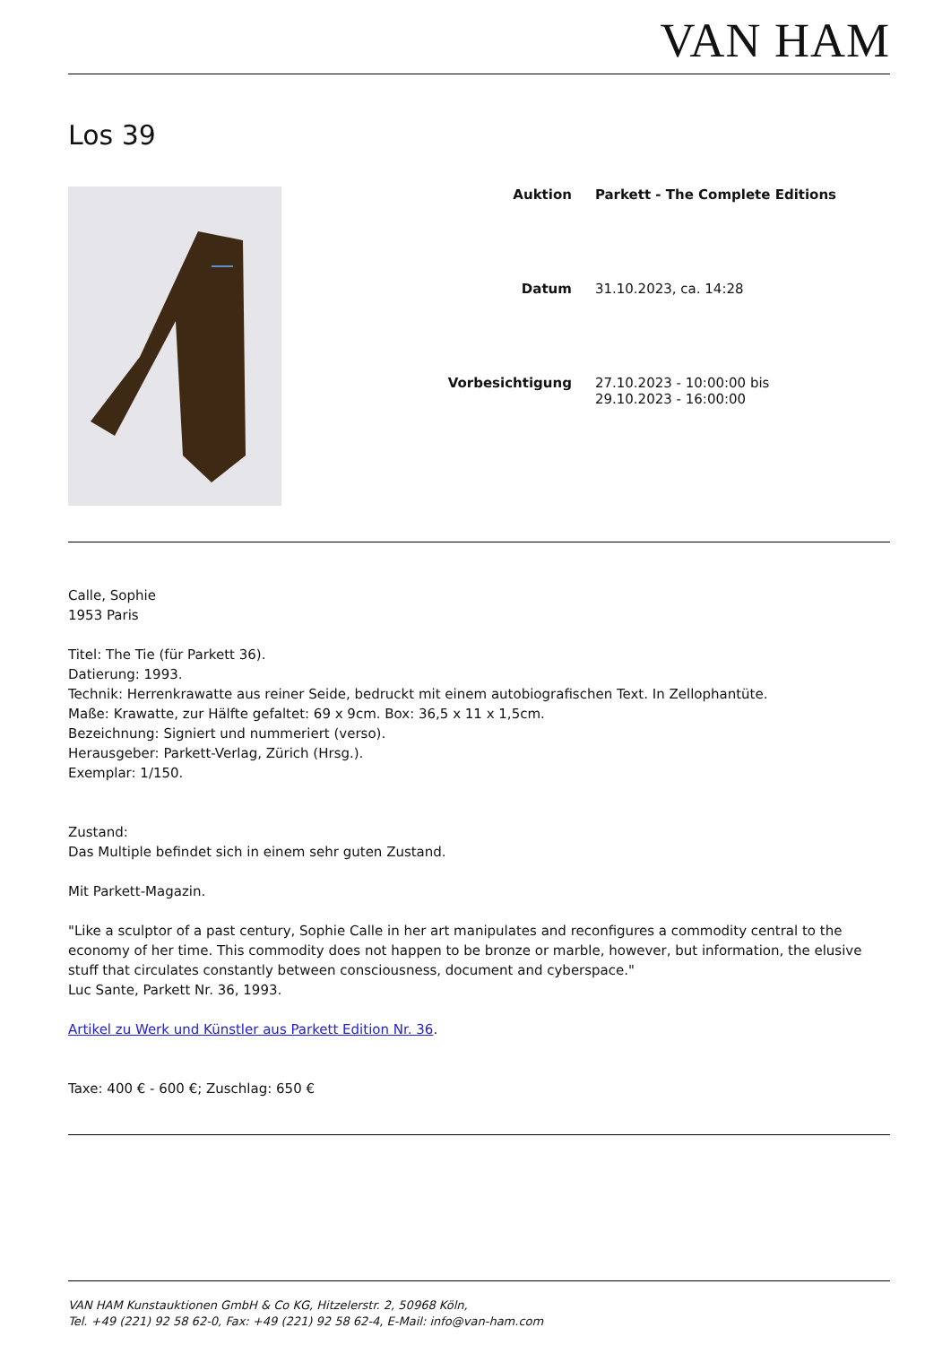VAN HAM
Los 39
| Auktion | Parkett - The Complete Editions |
| Datum | 31.10.2023, ca. 14:28 |
| Vorbesichtigung | 27.10.2023 - 10:00:00 bis 29.10.2023 - 16:00:00 |
Calle, Sophie
1953 Paris
Titel: The Tie (für Parkett 36).
Datierung: 1993.
Technik: Herrenkrawatte aus reiner Seide, bedruckt mit einem autobiografischen Text. In Zellophantüte.
Maße: Krawatte, zur Hälfte gefaltet: 69 x 9cm. Box: 36,5 x 11 x 1,5cm.
Bezeichnung: Signiert und nummeriert (verso).
Herausgeber: Parkett-Verlag, Zürich (Hrsg.).
Exemplar: 1/150.
Zustand:
Das Multiple befindet sich in einem sehr guten Zustand.
Mit Parkett-Magazin.
"Like a sculptor of a past century, Sophie Calle in her art manipulates and reconfigures a commodity central to the economy of her time. This commodity does not happen to be bronze or marble, however, but information, the elusive stuff that circulates constantly between consciousness, document and cyberspace."
Luc Sante, Parkett Nr. 36, 1993.
Artikel zu Werk und Künstler aus Parkett Edition Nr. 36.
Taxe: 400 € - 600 €; Zuschlag: 650 €
VAN HAM Kunstauktionen GmbH & Co KG, Hitzelerstr. 2, 50968 Köln,
Tel. +49 (221) 92 58 62-0, Fax: +49 (221) 92 58 62-4, E-Mail: info@van-ham.com